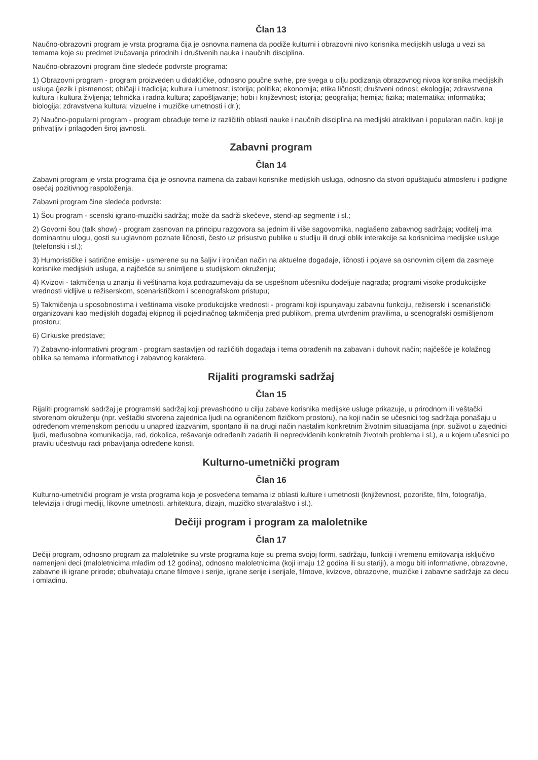Član 13
Naučno-obrazovni program je vrsta programa čija je osnovna namena da podiže kulturni i obrazovni nivo korisnika medijskih usluga u vezi sa temama koje su predmet izučavanja prirodnih i društvenih nauka i naučnih disciplina.
Naučno-obrazovni program čine sledeće podvrste programa:
1) Obrazovni program - program proizveden u didaktičke, odnosno poučne svrhe, pre svega u cilju podizanja obrazovnog nivoa korisnika medijskih usluga (jezik i pismenost; običaji i tradicija; kultura i umetnost; istorija; politika; ekonomija; etika ličnosti; društveni odnosi; ekologija; zdravstvena kultura i kultura življenja; tehnička i radna kultura; zapošljavanje; hobi i književnost; istorija; geografija; hemija; fizika; matematika; informatika; biologija; zdravstvena kultura; vizuelne i muzičke umetnosti i dr.);
2) Naučno-popularni program - program obrađuje teme iz različitih oblasti nauke i naučnih disciplina na medijski atraktivan i popularan način, koji je prihvatljiv i prilagođen široj javnosti.
Zabavni program
Član 14
Zabavni program je vrsta programa čija je osnovna namena da zabavi korisnike medijskih usluga, odnosno da stvori opuštajuću atmosferu i podigne osećaj pozitivnog raspoloženja.
Zabavni program čine sledeće podvrste:
1) Šou program - scenski igrano-muzički sadržaj; može da sadrži skečeve, stend-ap segmente i sl.;
2) Govorni šou (talk show) - program zasnovan na principu razgovora sa jednim ili više sagovornika, naglašeno zabavnog sadržaja; voditelj ima dominantnu ulogu, gosti su uglavnom poznate ličnosti, često uz prisustvo publike u studiju ili drugi oblik interakcije sa korisnicima medijske usluge (telefonski i sl.);
3) Humorističke i satirične emisije - usmerene su na šaljiv i ironičan način na aktuelne događaje, ličnosti i pojave sa osnovnim ciljem da zasmeje korisnike medijskih usluga, a najčešće su snimljene u studijskom okruženju;
4) Kvizovi - takmičenja u znanju ili veštinama koja podrazumevaju da se uspešnom učesniku dodeljuje nagrada; programi visoke produkcijske vrednosti vidljive u režiserskom, scenarističkom i scenografskom pristupu;
5) Takmičenja u sposobnostima i veštinama visoke produkcijske vrednosti - programi koji ispunjavaju zabavnu funkciju, režiserski i scenaristički organizovani kao medijskih događaj ekipnog ili pojedinačnog takmičenja pred publikom, prema utvrđenim pravilima, u scenografski osmišljenom prostoru;
6) Cirkuske predstave;
7) Zabavno-informativni program - program sastavljen od različitih događaja i tema obrađenih na zabavan i duhovit način; najčešće je kolažnog oblika sa temama informativnog i zabavnog karaktera.
Rijaliti programski sadržaj
Član 15
Rijaliti programski sadržaj je programski sadržaj koji prevashodno u cilju zabave korisnika medijske usluge prikazuje, u prirodnom ili veštački stvorenom okruženju (npr. veštački stvorena zajednica ljudi na ograničenom fizičkom prostoru), na koji način se učesnici tog sadržaja ponašaju u određenom vremenskom periodu u unapred izazvanim, spontano ili na drugi način nastalim konkretnim životnim situacijama (npr. suživot u zajednici ljudi, međusobna komunikacija, rad, dokolica, rešavanje određenih zadatih ili nepredviđenih konkretnih životnih problema i sl.), a u kojem učesnici po pravilu učestvuju radi pribavljanja određene koristi.
Kulturno-umetnički program
Član 16
Kulturno-umetnički program je vrsta programa koja je posvećena temama iz oblasti kulture i umetnosti (književnost, pozorište, film, fotografija, televizija i drugi mediji, likovne umetnosti, arhitektura, dizajn, muzičko stvaralaštvo i sl.).
Dečiji program i program za maloletnike
Član 17
Dečiji program, odnosno program za maloletnike su vrste programa koje su prema svojoj formi, sadržaju, funkciji i vremenu emitovanja isključivo namenjeni deci (maloletnicima mlađim od 12 godina), odnosno maloletnicima (koji imaju 12 godina ili su stariji), a mogu biti informativne, obrazovne, zabavne ili igrane prirode; obuhvataju crtane filmove i serije, igrane serije i serijale, filmove, kvizove, obrazovne, muzičke i zabavne sadržaje za decu i omladinu.